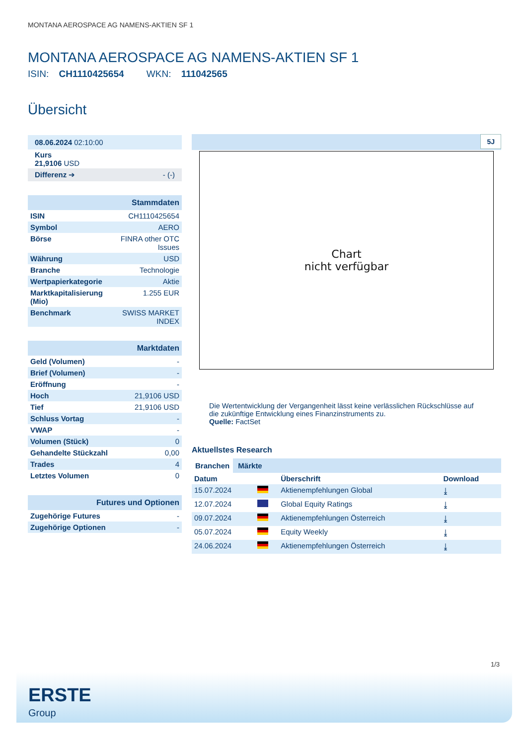MONTANA AEROSPACE AG NAMENS-AKTIEN SF 1
MONTANA AEROSPACE AG NAMENS-AKTIEN SF 1
ISIN: CH1110425654 WKN: 111042565
Übersicht
| 08.06.2024 02:10:00 |
| Kurs 21,9106 USD |
| Differenz ➔ - (-) |
| Stammdaten | |
| ISIN | CH1110425654 |
| Symbol | AERO |
| Börse | FINRA other OTC Issues |
| Währung | USD |
| Branche | Technologie |
| Wertpapierkategorie | Aktie |
| Marktkapitalisierung (Mio) | 1.255 EUR |
| Benchmark | SWISS MARKET INDEX |
| Marktdaten | |
| Geld (Volumen) | - |
| Brief (Volumen) | - |
| Eröffnung | - |
| Hoch | 21,9106 USD |
| Tief | 21,9106 USD |
| Schluss Vortag | - |
| VWAP | - |
| Volumen (Stück) | 0 |
| Gehandelte Stückzahl | 0,00 |
| Trades | 4 |
| Letztes Volumen | 0 |
| Futures und Optionen | |
| Zugehörige Futures | - |
| Zugehörige Optionen | - |
5J
Chart
nicht verfügbar
Die Wertentwicklung der Vergangenheit lässt keine verlässlichen Rückschlüsse auf die zukünftige Entwicklung eines Finanzinstruments zu.
Quelle: FactSet
Aktuellstes Research
Branchen Märkte
| Datum | | Überschrift | Download |
| --- | --- | --- | --- |
| 15.07.2024 | | Aktienempfehlungen Global | ⤓ |
| 12.07.2024 | | Global Equity Ratings | ⤓ |
| 09.07.2024 | | Aktienempfehlungen Österreich | ⤓ |
| 05.07.2024 | | Equity Weekly | ⤓ |
| 24.06.2024 | | Aktienempfehlungen Österreich | ⤓ |
1/3
ERSTE
Group